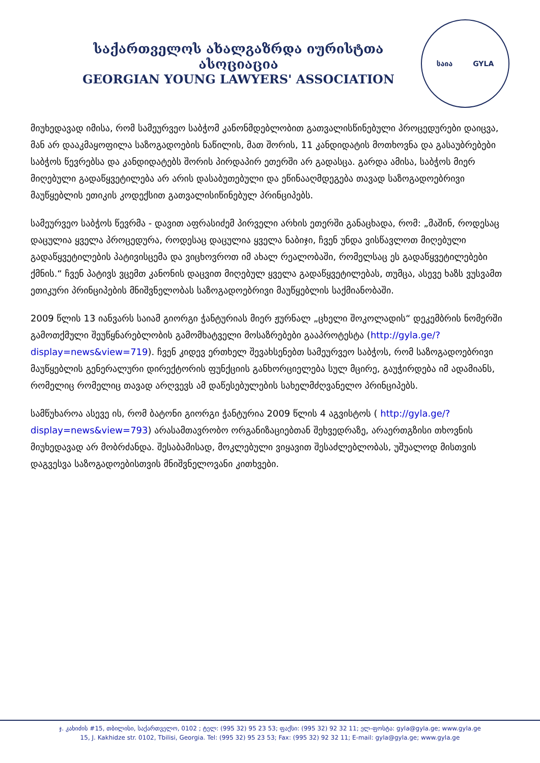საქართველოს ახალგაზრდა იურისტთა ასოციაცია
GEORGIAN YOUNG LAWYERS' ASSOCIATION
საია GYLA
მიუხედავად იმისა, რომ სამეურვეო საბჭომ კანონმდებლობით გათვალისწინებული პროცედურები დაიცვა, მან არ დააკმაყოფილა საზოგადოების ნაწილის, მათ შორის, 11 კანდიდატის მოთხოვნა და გასაუბრებები საბჭოს წევრებსა და კანდიდატებს შორის პირდაპირ ეთერში არ გადასცა. გარდა ამისა, საბჭოს მიერ მიღებული გადაწყვეტილება არ არის დასაბუთებული და ეწინააღმდეგება თავად საზოგადოებრივი მაუწყებლის ეთიკის კოდექსით გათვალისიწინებულ პრინციპებს.
სამეურვეო საბჭოს წევრმა - დავით აფრასიძემ პირველი არხის ეთერში განაცხადა, რომ: „მაშინ, როდესაც დაცულია ყველა პროცედურა, როდესაც დაცულია ყველა ნაბიჯი, ჩვენ უნდა ვისწავლოთ მიღებული გადაწყვეტილების პატივისცემა და ვიცხოვროთ იმ ახალ რეალობაში, რომელსაც ეს გადაწყვეტილებები ქმნის.“ ჩვენ პატივს ვცემთ კანონის დაცვით მიღებულ ყველა გადაწყვეტილებას, თუმცა, ასევე ხაზს ვუსვამთ ეთიკური პრინციპების მნიშვნელობას საზოგადოებრივი მაუწყებლის საქმიანობაში.
2009 წლის 13 იანვარს საიამ გიორგი ჭანტურიას მიერ ჟურნალ „ცხელი შოკოლადის“ დეკემბრის ნომერში გამოთქმული შეუწყნარებლობის გამომხატველი მოსაზრებები გააპროტესტა (http://gyla.ge/?display=news&view=719). ჩვენ კიდევ ერთხელ შევახსენებთ სამეურვეო საბჭოს, რომ საზოგადოებრივი მაუწყებლის გენერალური დირექტორის ფუნქციის განხორციელება სულ მცირე, გაუჭირდება იმ ადამიანს, რომელიც რომელიც თავად არღვევს ამ დაწესებულების სახელმძღვანელო პრინციპებს.
სამწუხაროა ასევე ის, რომ ბატონი გიორგი ჭანტურია 2009 წლის 4 აგვისტოს ( http://gyla.ge/?display=news&view=793) არასამთავრობო ორგანიზაციებთან შეხვედრაზე, არაერთგზისი თხოვნის მიუხედავად არ მობრძანდა. შესაბამისად, მოკლებული ვიყავით შესაძლებლობას, უშუალოდ მისთვის დაგვესვა საზოგადოებისთვის მნიშვნელოვანი კითხვები.
ჯ. კახიძის #15, თბილისი, საქართველო, 0102 ; ტელ: (995 32) 95 23 53; ფაქსი: (995 32) 92 32 11; ელ-ფოსტა: gyla@gyla.ge; www.gyla.ge
15, J. Kakhidze str. 0102, Tbilisi, Georgia. Tel: (995 32) 95 23 53; Fax: (995 32) 92 32 11; E-mail: gyla@gyla.ge; www.gyla.ge